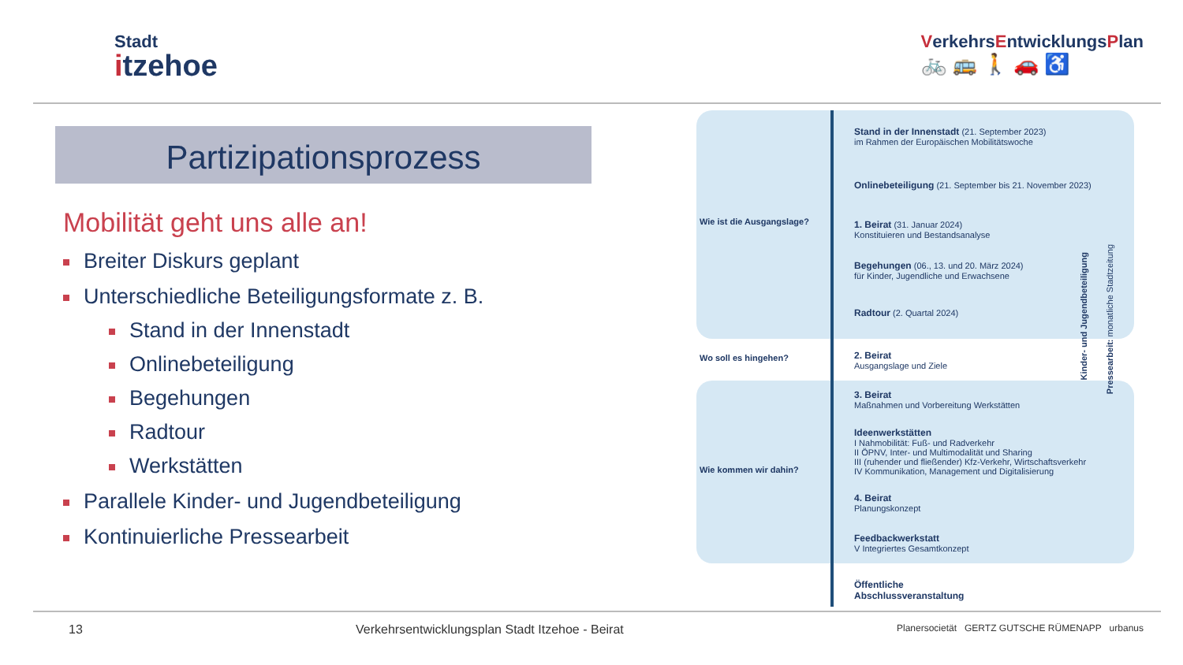Stadt
itzehoe
VerkehrsEntwicklungsPlan
🚲 🚌 🚶 🚗 ♿
Partizipationsprozess
Mobilität geht uns alle an!
Breiter Diskurs geplant
Unterschiedliche Beteiligungsformate z. B.
Stand in der Innenstadt
Onlinebeteiligung
Begehungen
Radtour
Werkstätten
Parallele Kinder- und Jugendbeteiligung
Kontinuierliche Pressearbeit
Stand in der Innenstadt (21. September 2023)
im Rahmen der Europäischen Mobilitätswoche
Onlinebeteiligung (21. September bis 21. November 2023)
Wie ist die Ausgangslage?
1. Beirat (31. Januar 2024)
Konstituieren und Bestandsanalyse
Begehungen (06., 13. und 20. März 2024)
für Kinder, Jugendliche und Erwachsene
Radtour (2. Quartal 2024)
Wo soll es hingehen?
2. Beirat
Ausgangslage und Ziele
3. Beirat
Maßnahmen und Vorbereitung Werkstätten
Ideenwerkstätten
I Nahmobilität: Fuß- und Radverkehr
II ÖPNV, Inter- und Multimodalität und Sharing
III (ruhender und fließender) Kfz-Verkehr, Wirtschaftsverkehr
IV Kommunikation, Management und Digitalisierung
Wie kommen wir dahin?
4. Beirat
Planungskonzept
Feedbackwerkstatt
V Integriertes Gesamtkonzept
Öffentliche
Abschlussveranstaltung
Kinder- und Jugendbeteiligung
Pressearbeit: monatliche Stadtzeitung
13 Verkehrsentwicklungsplan Stadt Itzehoe - Beirat Planersocietät GERTZ GUTSCHE RÜMENAPP urbanus